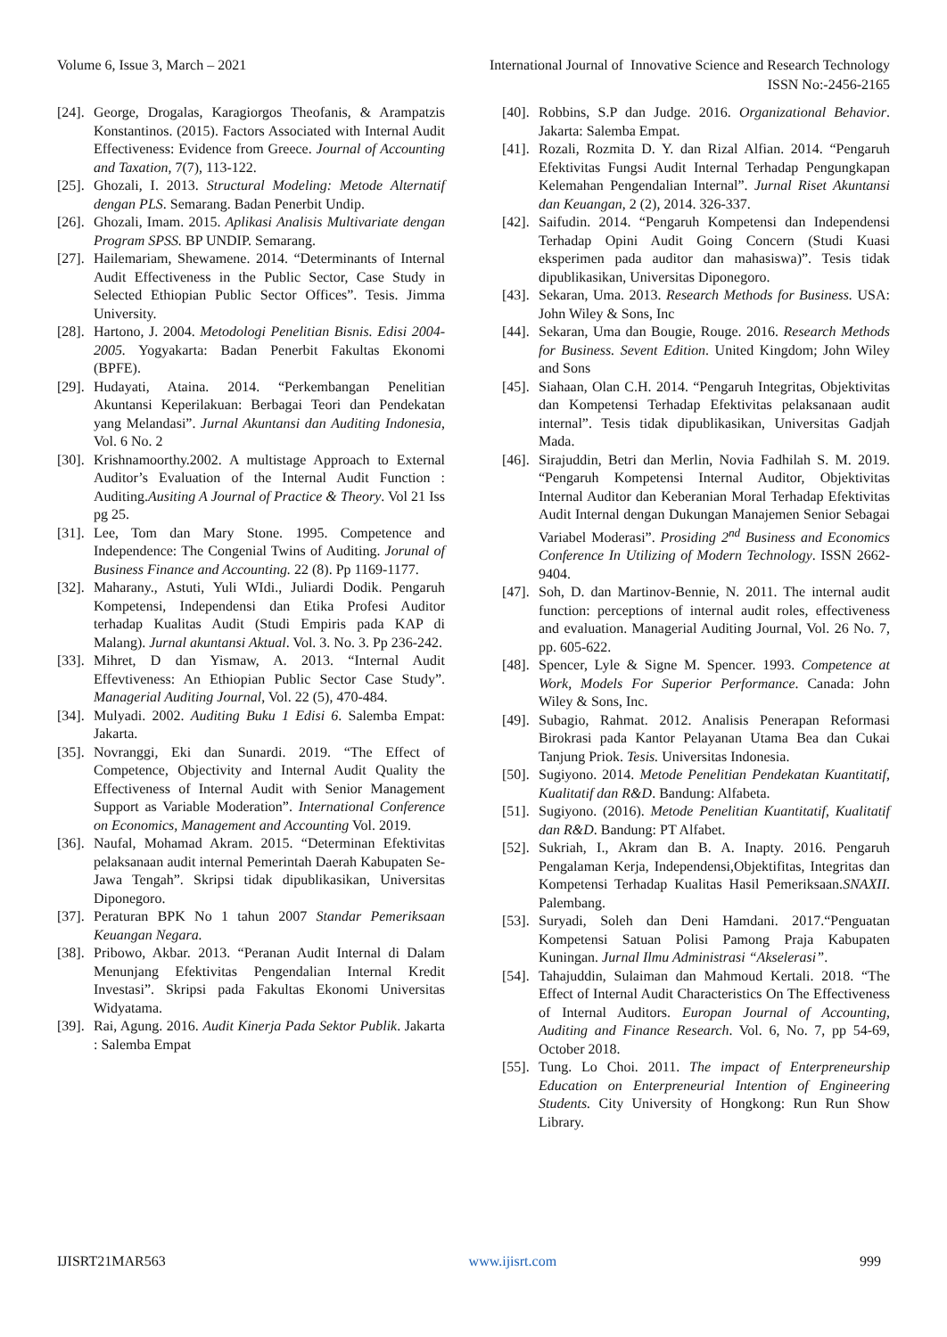Volume 6, Issue 3, March – 2021 International Journal of Innovative Science and Research Technology
ISSN No:-2456-2165
[24]. George, Drogalas, Karagiorgos Theofanis, & Arampatzis Konstantinos. (2015). Factors Associated with Internal Audit Effectiveness: Evidence from Greece. Journal of Accounting and Taxation, 7(7), 113-122.
[25]. Ghozali, I. 2013. Structural Modeling: Metode Alternatif dengan PLS. Semarang. Badan Penerbit Undip.
[26]. Ghozali, Imam. 2015. Aplikasi Analisis Multivariate dengan Program SPSS. BP UNDIP. Semarang.
[27]. Hailemariam, Shewamene. 2014. “Determinants of Internal Audit Effectiveness in the Public Sector, Case Study in Selected Ethiopian Public Sector Offices”. Tesis. Jimma University.
[28]. Hartono, J. 2004. Metodologi Penelitian Bisnis. Edisi 2004-2005. Yogyakarta: Badan Penerbit Fakultas Ekonomi (BPFE).
[29]. Hudayati, Ataina. 2014. “Perkembangan Penelitian Akuntansi Keperilakuan: Berbagai Teori dan Pendekatan yang Melandasi”. Jurnal Akuntansi dan Auditing Indonesia, Vol. 6 No. 2
[30]. Krishnamoorthy.2002. A multistage Approach to External Auditor’s Evaluation of the Internal Audit Function : Auditing.Ausiting A Journal of Practice & Theory. Vol 21 Iss pg 25.
[31]. Lee, Tom dan Mary Stone. 1995. Competence and Independence: The Congenial Twins of Auditing. Jorunal of Business Finance and Accounting. 22 (8). Pp 1169-1177.
[32]. Maharany., Astuti, Yuli WIdi., Juliardi Dodik. Pengaruh Kompetensi, Independensi dan Etika Profesi Auditor terhadap Kualitas Audit (Studi Empiris pada KAP di Malang). Jurnal akuntansi Aktual. Vol. 3. No. 3. Pp 236-242.
[33]. Mihret, D dan Yismaw, A. 2013. “Internal Audit Effevtiveness: An Ethiopian Public Sector Case Study”. Managerial Auditing Journal, Vol. 22 (5), 470-484.
[34]. Mulyadi. 2002. Auditing Buku 1 Edisi 6. Salemba Empat: Jakarta.
[35]. Novranggi, Eki dan Sunardi. 2019. “The Effect of Competence, Objectivity and Internal Audit Quality the Effectiveness of Internal Audit with Senior Management Support as Variable Moderation”. International Conference on Economics, Management and Accounting Vol. 2019.
[36]. Naufal, Mohamad Akram. 2015. “Determinan Efektivitas pelaksanaan audit internal Pemerintah Daerah Kabupaten Se-Jawa Tengah”. Skripsi tidak dipublikasikan, Universitas Diponegoro.
[37]. Peraturan BPK No 1 tahun 2007 Standar Pemeriksaan Keuangan Negara.
[38]. Pribowo, Akbar. 2013. “Peranan Audit Internal di Dalam Menunjang Efektivitas Pengendalian Internal Kredit Investasi”. Skripsi pada Fakultas Ekonomi Universitas Widyatama.
[39]. Rai, Agung. 2016. Audit Kinerja Pada Sektor Publik. Jakarta : Salemba Empat
[40]. Robbins, S.P dan Judge. 2016. Organizational Behavior. Jakarta: Salemba Empat.
[41]. Rozali, Rozmita D. Y. dan Rizal Alfian. 2014. “Pengaruh Efektivitas Fungsi Audit Internal Terhadap Pengungkapan Kelemahan Pengendalian Internal”. Jurnal Riset Akuntansi dan Keuangan, 2 (2), 2014. 326-337.
[42]. Saifudin. 2014. “Pengaruh Kompetensi dan Independensi Terhadap Opini Audit Going Concern (Studi Kuasi eksperimen pada auditor dan mahasiswa)”. Tesis tidak dipublikasikan, Universitas Diponegoro.
[43]. Sekaran, Uma. 2013. Research Methods for Business. USA: John Wiley & Sons, Inc
[44]. Sekaran, Uma dan Bougie, Rouge. 2016. Research Methods for Business. Sevent Edition. United Kingdom; John Wiley and Sons
[45]. Siahaan, Olan C.H. 2014. “Pengaruh Integritas, Objektivitas dan Kompetensi Terhadap Efektivitas pelaksanaan audit internal”. Tesis tidak dipublikasikan, Universitas Gadjah Mada.
[46]. Sirajuddin, Betri dan Merlin, Novia Fadhilah S. M. 2019. “Pengaruh Kompetensi Internal Auditor, Objektivitas Internal Auditor dan Keberanian Moral Terhadap Efektivitas Audit Internal dengan Dukungan Manajemen Senior Sebagai Variabel Moderasi”. Prosiding 2<sup>nd</sup> Business and Economics Conference In Utilizing of Modern Technology. ISSN 2662-9404.
[47]. Soh, D. dan Martinov-Bennie, N. 2011. The internal audit function: perceptions of internal audit roles, effectiveness and evaluation. Managerial Auditing Journal, Vol. 26 No. 7, pp. 605-622.
[48]. Spencer, Lyle & Signe M. Spencer. 1993. Competence at Work, Models For Superior Performance. Canada: John Wiley & Sons, Inc.
[49]. Subagio, Rahmat. 2012. Analisis Penerapan Reformasi Birokrasi pada Kantor Pelayanan Utama Bea dan Cukai Tanjung Priok. Tesis. Universitas Indonesia.
[50]. Sugiyono. 2014. Metode Penelitian Pendekatan Kuantitatif, Kualitatif dan R&D. Bandung: Alfabeta.
[51]. Sugiyono. (2016). Metode Penelitian Kuantitatif, Kualitatif dan R&D. Bandung: PT Alfabet.
[52]. Sukriah, I., Akram dan B. A. Inapty. 2016. Pengaruh Pengalaman Kerja, Independensi,Objektifitas, Integritas dan Kompetensi Terhadap Kualitas Hasil Pemeriksaan.SNAXII. Palembang.
[53]. Suryadi, Soleh dan Deni Hamdani. 2017.“Penguatan Kompetensi Satuan Polisi Pamong Praja Kabupaten Kuningan. Jurnal Ilmu Administrasi “Akselerasi”.
[54]. Tahajuddin, Sulaiman dan Mahmoud Kertali. 2018. “The Effect of Internal Audit Characteristics On The Effectiveness of Internal Auditors. Europan Journal of Accounting, Auditing and Finance Research. Vol. 6, No. 7, pp 54-69, October 2018.
[55]. Tung. Lo Choi. 2011. The impact of Enterpreneurship Education on Enterpreneurial Intention of Engineering Students. City University of Hongkong: Run Run Show Library.
IJISRT21MAR563 www.ijisrt.com 999